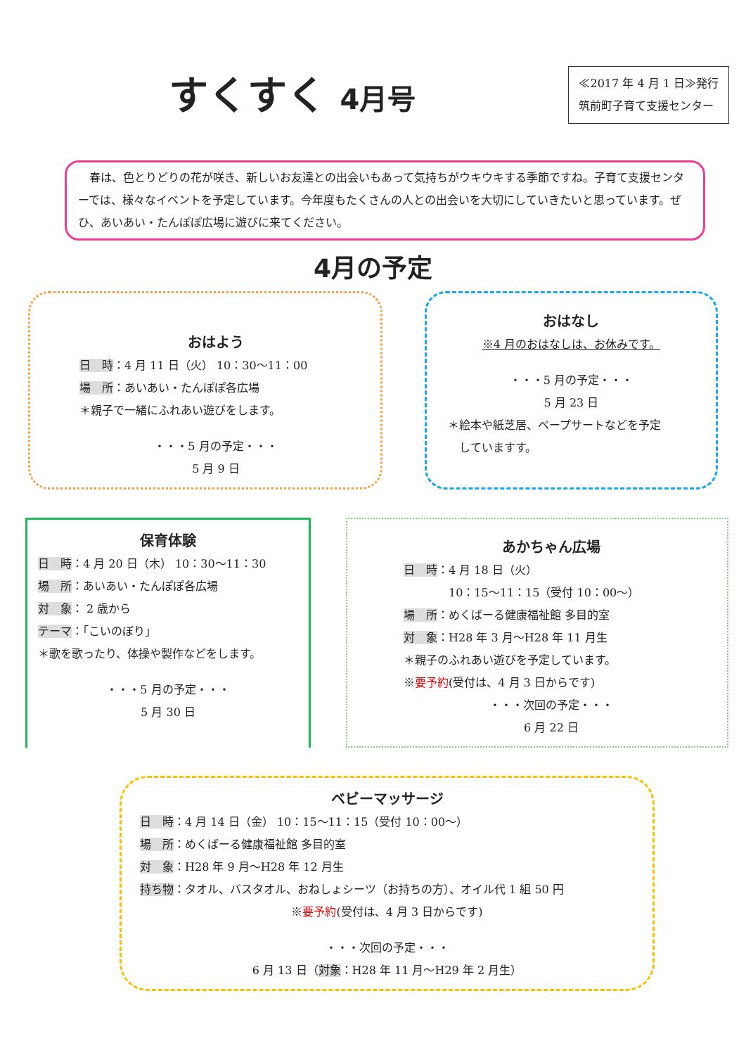すくすく 4月号
≪2017 年 4 月 1 日≫発行
筑前町子育て支援センター
　春は、色とりどりの花が咲き、新しいお友達との出会いもあって気持ちがウキウキする季節ですね。子育て支援センターでは、様々なイベントを予定しています。今年度もたくさんの人との出会いを大切にしていきたいと思っています。ぜひ、あいあい・たんぽぽ広場に遊びに来てください。
4月の予定
おはよう
日　時：4 月 11 日（火） 10：30〜11：00
場　所：あいあい・たんぽぽ各広場
＊親子で一緒にふれあい遊びをします。
・・・5 月の予定・・・
5 月 9 日
おはなし
※4 月のおはなしは、お休みです。
・・・5 月の予定・・・
5 月 23 日
＊絵本や紙芝居、ペープサートなどを予定
　していますす。
保育体験
日　時：4 月 20 日（木） 10：30〜11：30
場　所：あいあい・たんぽぽ各広場
対　象： 2 歳から
テーマ：「こいのぼり」
＊歌を歌ったり、体操や製作などをします。
・・・5 月の予定・・・
5 月 30 日
あかちゃん広場
日　時：4 月 18 日（火）
　　　　10：15〜11：15（受付 10：00〜）
場　所：めくばーる健康福祉館 多目的室
対　象：H28 年 3 月〜H28 年 11 月生
＊親子のふれあい遊びを予定しています。
※要予約(受付は、4 月 3 日からです)
・・・次回の予定・・・
6 月 22 日
ベビーマッサージ
日　時：4 月 14 日（金） 10：15〜11：15（受付 10：00〜）
場　所：めくばーる健康福祉館 多目的室
対　象：H28 年 9 月〜H28 年 12 月生
持ち物：タオル、バスタオル、おねしょシーツ（お持ちの方）、オイル代 1 組 50 円
※要予約(受付は、4 月 3 日からです)
・・・次回の予定・・・
6 月 13 日（対象：H28 年 11 月〜H29 年 2 月生）